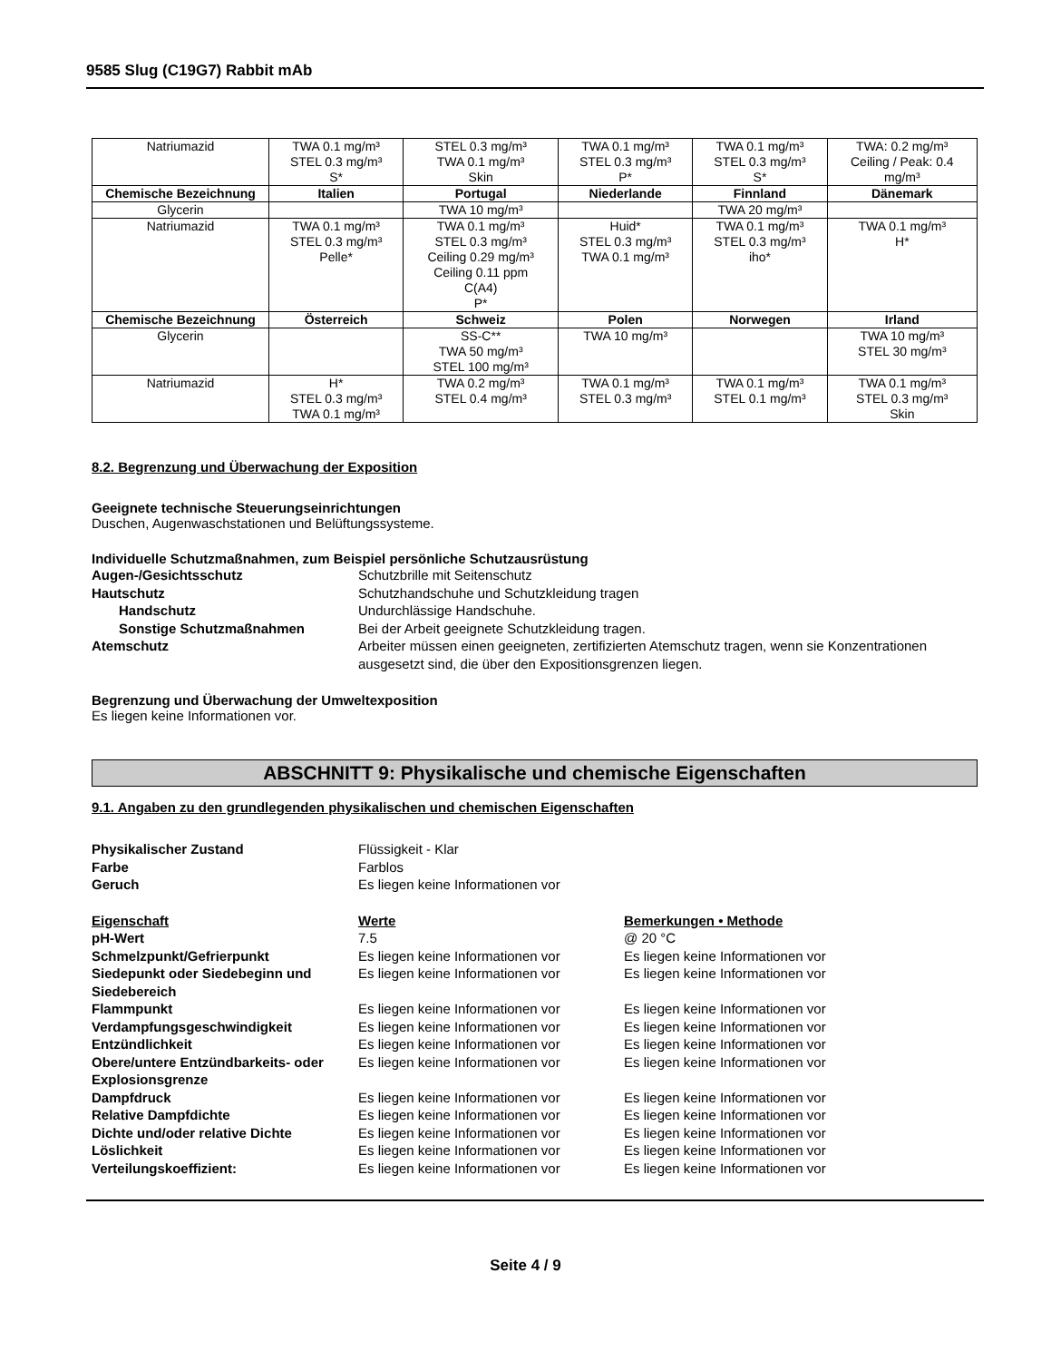9585 Slug (C19G7) Rabbit mAb
| Natriumazid | TWA 0.1 mg/m³ STEL 0.3 mg/m³ S* | STEL 0.3 mg/m³ TWA 0.1 mg/m³ Skin | TWA 0.1 mg/m³ STEL 0.3 mg/m³ P* | TWA 0.1 mg/m³ STEL 0.3 mg/m³ S* | TWA: 0.2 mg/m³ Ceiling / Peak: 0.4 mg/m³ |
| Chemische Bezeichnung | Italien | Portugal | Niederlande | Finnland | Dänemark |
| Glycerin | | TWA 10 mg/m³ | | TWA 20 mg/m³ | |
| Natriumazid | TWA 0.1 mg/m³ STEL 0.3 mg/m³ Pelle* | TWA 0.1 mg/m³ STEL 0.3 mg/m³ Ceiling 0.29 mg/m³ Ceiling 0.11 ppm C(A4) P* | Huid* STEL 0.3 mg/m³ TWA 0.1 mg/m³ | TWA 0.1 mg/m³ STEL 0.3 mg/m³ iho* | TWA 0.1 mg/m³ H* |
| Chemische Bezeichnung | Österreich | Schweiz | Polen | Norwegen | Irland |
| Glycerin | | SS-C** TWA 50 mg/m³ STEL 100 mg/m³ | TWA 10 mg/m³ | | TWA 10 mg/m³ STEL 30 mg/m³ |
| Natriumazid | H* STEL 0.3 mg/m³ TWA 0.1 mg/m³ | TWA 0.2 mg/m³ STEL 0.4 mg/m³ | TWA 0.1 mg/m³ STEL 0.3 mg/m³ | TWA 0.1 mg/m³ STEL 0.1 mg/m³ | TWA 0.1 mg/m³ STEL 0.3 mg/m³ Skin |
8.2. Begrenzung und Überwachung der Exposition
Geeignete technische Steuerungseinrichtungen
Duschen, Augenwaschstationen und Belüftungssysteme.
Individuelle Schutzmaßnahmen, zum Beispiel persönliche Schutzausrüstung
Augen-/Gesichtsschutz
Schutzbrille mit Seitenschutz
Hautschutz
Schutzhandschuhe und Schutzkleidung tragen
Handschutz
Undurchlässige Handschuhe.
Sonstige Schutzmaßnahmen
Bei der Arbeit geeignete Schutzkleidung tragen.
Atemschutz
Arbeiter müssen einen geeigneten, zertifizierten Atemschutz tragen, wenn sie Konzentrationen ausgesetzt sind, die über den Expositionsgrenzen liegen.
Begrenzung und Überwachung der Umweltexposition
Es liegen keine Informationen vor.
ABSCHNITT 9: Physikalische und chemische Eigenschaften
9.1. Angaben zu den grundlegenden physikalischen und chemischen Eigenschaften
Physikalischer Zustand
Flüssigkeit - Klar
Farbe
Farblos
Geruch
Es liegen keine Informationen vor
Eigenschaft
Werte
Bemerkungen • Methode
pH-Wert
7.5
@ 20 °C
Schmelzpunkt/Gefrierpunkt
Es liegen keine Informationen vor
Es liegen keine Informationen vor
Siedepunkt oder Siedebeginn und Siedebereich
Es liegen keine Informationen vor
Es liegen keine Informationen vor
Flammpunkt
Es liegen keine Informationen vor
Es liegen keine Informationen vor
Verdampfungsgeschwindigkeit
Es liegen keine Informationen vor
Es liegen keine Informationen vor
Entzündlichkeit
Es liegen keine Informationen vor
Es liegen keine Informationen vor
Obere/untere Entzündbarkeits- oder Explosionsgrenze
Es liegen keine Informationen vor
Es liegen keine Informationen vor
Dampfdruck
Es liegen keine Informationen vor
Es liegen keine Informationen vor
Relative Dampfdichte
Es liegen keine Informationen vor
Es liegen keine Informationen vor
Dichte und/oder relative Dichte
Es liegen keine Informationen vor
Es liegen keine Informationen vor
Löslichkeit
Es liegen keine Informationen vor
Es liegen keine Informationen vor
Verteilungskoeffizient:
Es liegen keine Informationen vor
Es liegen keine Informationen vor
Seite 4 / 9